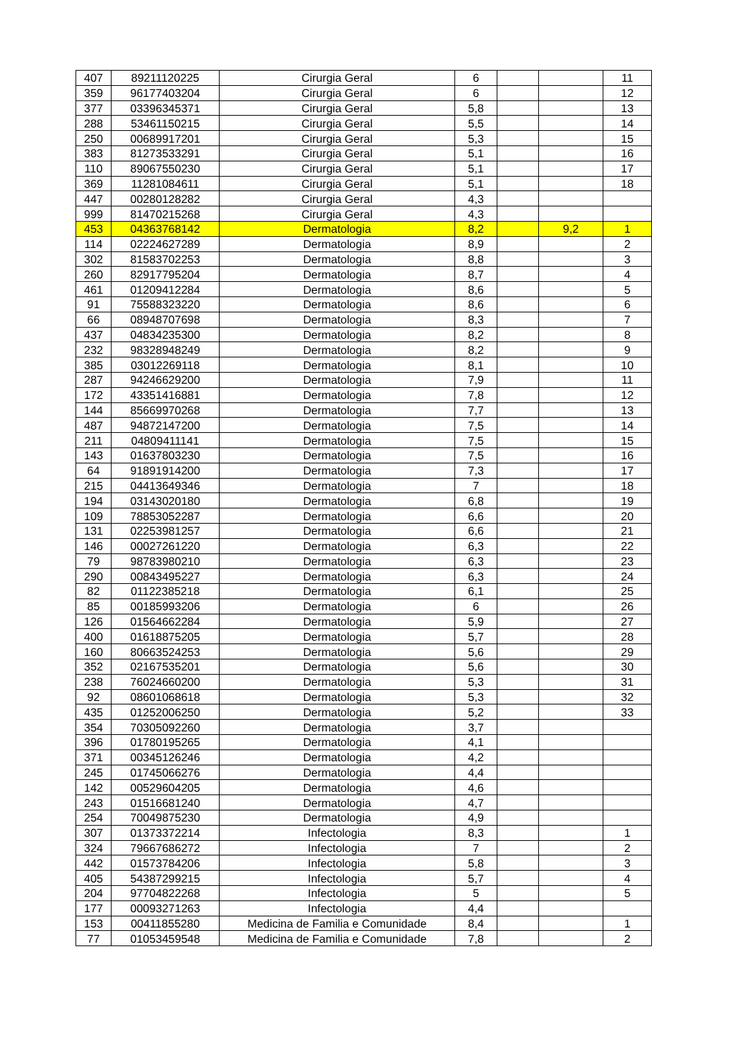| 407 | 89211120225 | Cirurgia Geral | 6 | | | 11 |
| 359 | 96177403204 | Cirurgia Geral | 6 | | | 12 |
| 377 | 03396345371 | Cirurgia Geral | 5,8 | | | 13 |
| 288 | 53461150215 | Cirurgia Geral | 5,5 | | | 14 |
| 250 | 00689917201 | Cirurgia Geral | 5,3 | | | 15 |
| 383 | 81273533291 | Cirurgia Geral | 5,1 | | | 16 |
| 110 | 89067550230 | Cirurgia Geral | 5,1 | | | 17 |
| 369 | 11281084611 | Cirurgia Geral | 5,1 | | | 18 |
| 447 | 00280128282 | Cirurgia Geral | 4,3 | | | |
| 999 | 81470215268 | Cirurgia Geral | 4,3 | | | |
| 453 | 04363768142 | Dermatologia | 8,2 | | 9,2 | 1 |
| 114 | 02224627289 | Dermatologia | 8,9 | | | 2 |
| 302 | 81583702253 | Dermatologia | 8,8 | | | 3 |
| 260 | 82917795204 | Dermatologia | 8,7 | | | 4 |
| 461 | 01209412284 | Dermatologia | 8,6 | | | 5 |
| 91 | 75588323220 | Dermatologia | 8,6 | | | 6 |
| 66 | 08948707698 | Dermatologia | 8,3 | | | 7 |
| 437 | 04834235300 | Dermatologia | 8,2 | | | 8 |
| 232 | 98328948249 | Dermatologia | 8,2 | | | 9 |
| 385 | 03012269118 | Dermatologia | 8,1 | | | 10 |
| 287 | 94246629200 | Dermatologia | 7,9 | | | 11 |
| 172 | 43351416881 | Dermatologia | 7,8 | | | 12 |
| 144 | 85669970268 | Dermatologia | 7,7 | | | 13 |
| 487 | 94872147200 | Dermatologia | 7,5 | | | 14 |
| 211 | 04809411141 | Dermatologia | 7,5 | | | 15 |
| 143 | 01637803230 | Dermatologia | 7,5 | | | 16 |
| 64 | 91891914200 | Dermatologia | 7,3 | | | 17 |
| 215 | 04413649346 | Dermatologia | 7 | | | 18 |
| 194 | 03143020180 | Dermatologia | 6,8 | | | 19 |
| 109 | 78853052287 | Dermatologia | 6,6 | | | 20 |
| 131 | 02253981257 | Dermatologia | 6,6 | | | 21 |
| 146 | 00027261220 | Dermatologia | 6,3 | | | 22 |
| 79 | 98783980210 | Dermatologia | 6,3 | | | 23 |
| 290 | 00843495227 | Dermatologia | 6,3 | | | 24 |
| 82 | 01122385218 | Dermatologia | 6,1 | | | 25 |
| 85 | 00185993206 | Dermatologia | 6 | | | 26 |
| 126 | 01564662284 | Dermatologia | 5,9 | | | 27 |
| 400 | 01618875205 | Dermatologia | 5,7 | | | 28 |
| 160 | 80663524253 | Dermatologia | 5,6 | | | 29 |
| 352 | 02167535201 | Dermatologia | 5,6 | | | 30 |
| 238 | 76024660200 | Dermatologia | 5,3 | | | 31 |
| 92 | 08601068618 | Dermatologia | 5,3 | | | 32 |
| 435 | 01252006250 | Dermatologia | 5,2 | | | 33 |
| 354 | 70305092260 | Dermatologia | 3,7 | | | |
| 396 | 01780195265 | Dermatologia | 4,1 | | | |
| 371 | 00345126246 | Dermatologia | 4,2 | | | |
| 245 | 01745066276 | Dermatologia | 4,4 | | | |
| 142 | 00529604205 | Dermatologia | 4,6 | | | |
| 243 | 01516681240 | Dermatologia | 4,7 | | | |
| 254 | 70049875230 | Dermatologia | 4,9 | | | |
| 307 | 01373372214 | Infectologia | 8,3 | | | 1 |
| 324 | 79667686272 | Infectologia | 7 | | | 2 |
| 442 | 01573784206 | Infectologia | 5,8 | | | 3 |
| 405 | 54387299215 | Infectologia | 5,7 | | | 4 |
| 204 | 97704822268 | Infectologia | 5 | | | 5 |
| 177 | 00093271263 | Infectologia | 4,4 | | | |
| 153 | 00411855280 | Medicina de Familia e Comunidade | 8,4 | | | 1 |
| 77 | 01053459548 | Medicina de Familia e Comunidade | 7,8 | | | 2 |